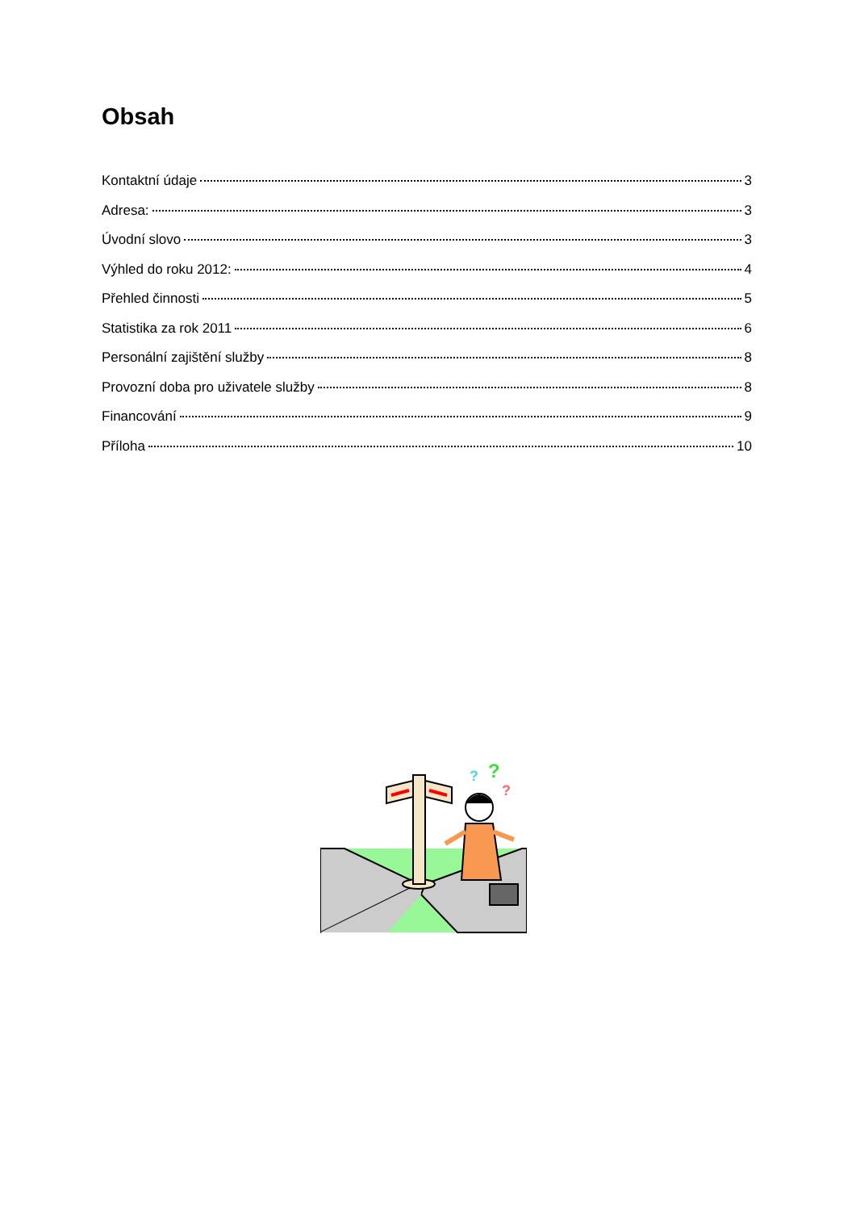Obsah
Kontaktní údaje 3
Adresa: 3
Úvodní slovo 3
Výhled do roku 2012: 4
Přehled činnosti 5
Statistika za rok 2011 6
Personální zajištění služby 8
Provozní doba pro uživatele služby 8
Financování 9
Příloha 10
?
?
?